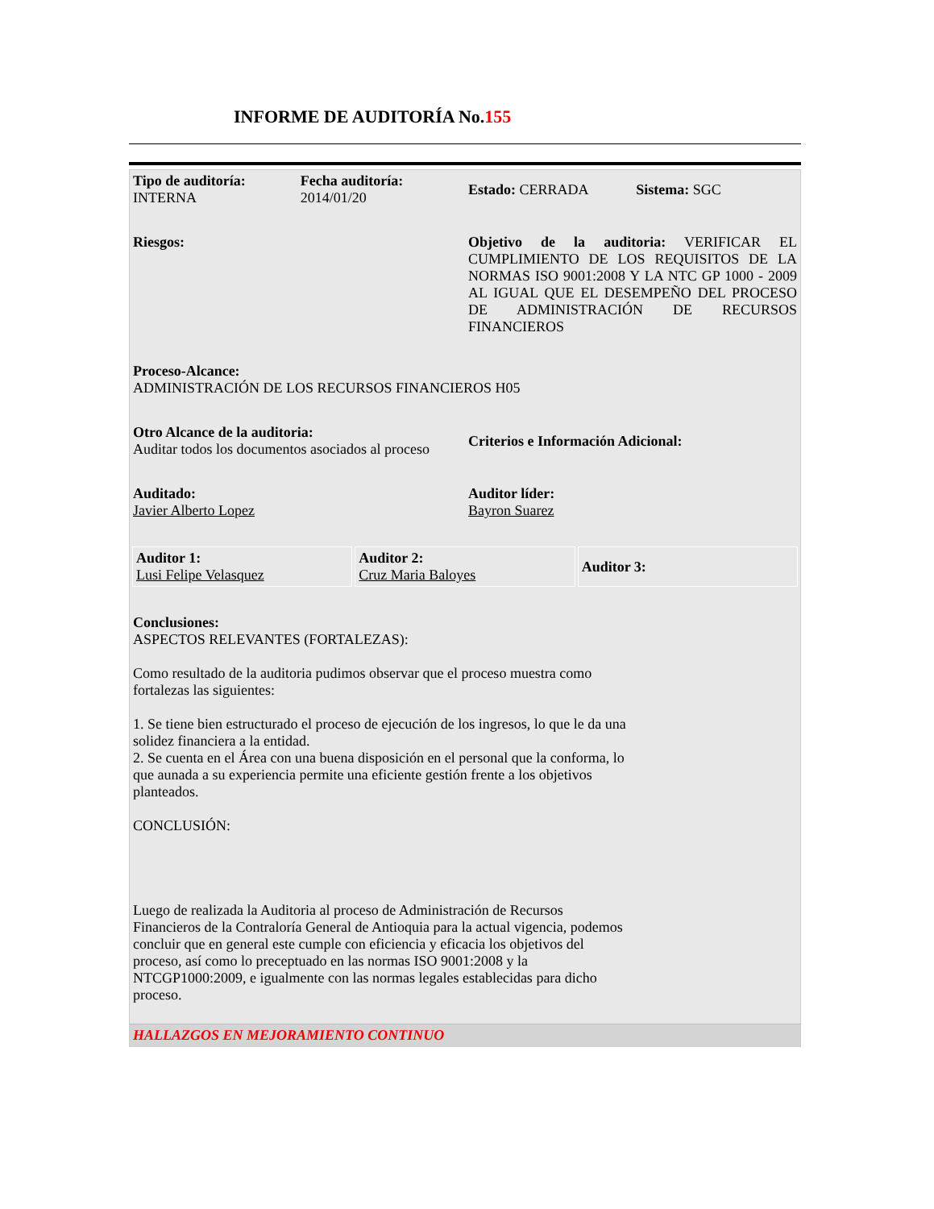INFORME DE AUDITORÍA No.155
| Tipo de auditoría: INTERNA | Fecha auditoría: 2014/01/20 | Estado: CERRADA | Sistema: SGC |
| Riesgos: | | Objetivo de la auditoria: VERIFICAR EL CUMPLIMIENTO DE LOS REQUISITOS DE LA NORMAS ISO 9001:2008 Y LA NTC GP 1000 - 2009 AL IGUAL QUE EL DESEMPEÑO DEL PROCESO DE ADMINISTRACIÓN DE RECURSOS FINANCIEROS | |
| Proceso-Alcance: ADMINISTRACIÓN DE LOS RECURSOS FINANCIEROS H05 | | | |
| Otro Alcance de la auditoria: Auditar todos los documentos asociados al proceso | | Criterios e Información Adicional: | |
| Auditado: Javier Alberto Lopez | | Auditor líder: Bayron Suarez | |
| / Auditor 1: Lusi Felipe Velasquez / Auditor 2: Cruz Maria Baloyes / Auditor 3: / | | | |
| Conclusiones: ASPECTOS RELEVANTES (FORTALEZAS): Como resultado de la auditoria pudimos observar que el proceso muestra como fortalezas las siguientes: 1. Se tiene bien estructurado el proceso de ejecución de los ingresos, lo que le da una solidez financiera a la entidad. 2. Se cuenta en el Área con una buena disposición en el personal que la conforma, lo que aunada a su experiencia permite una eficiente gestión frente a los objetivos planteados. CONCLUSIÓN: Luego de realizada la Auditoria al proceso de Administración de Recursos Financieros de la Contraloría General de Antioquia para la actual vigencia, podemos concluir que en general este cumple con eficiencia y eficacia los objetivos del proceso, así como lo preceptuado en las normas ISO 9001:2008 y la NTCGP1000:2009, e igualmente con las normas legales establecidas para dicho proceso. | | | |
| HALLAZGOS EN MEJORAMIENTO CONTINUO | | | |